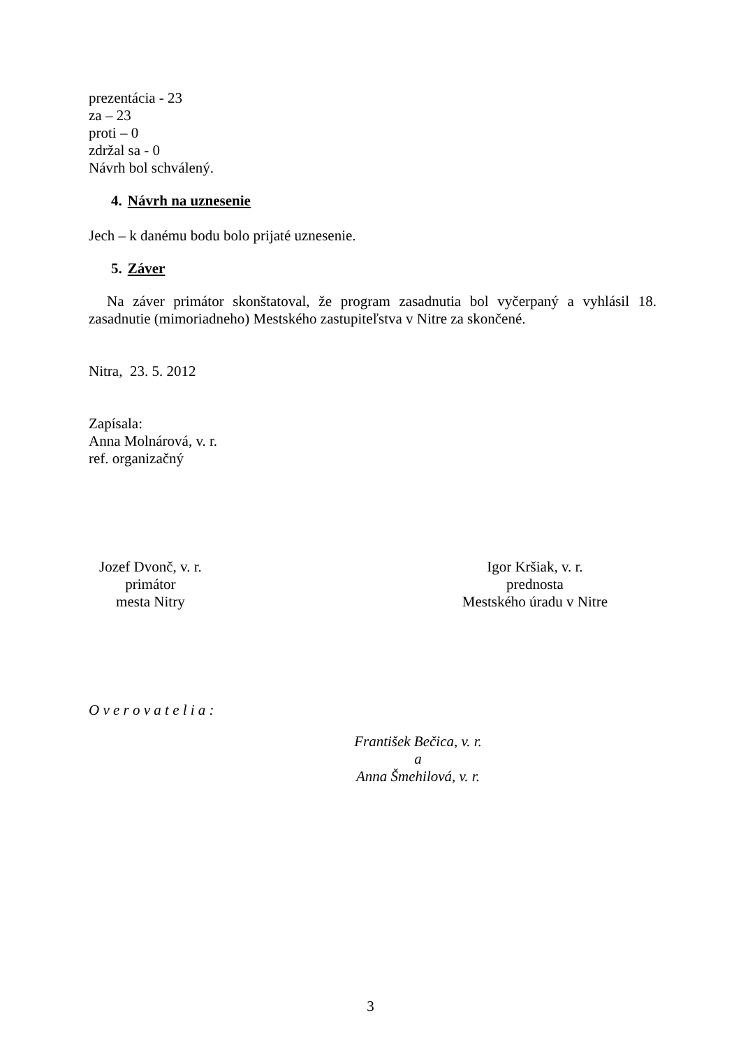prezentácia - 23
za – 23
proti – 0
zdržal sa - 0
Návrh bol schválený.
4. Návrh na uznesenie
Jech – k danému bodu bolo prijaté uznesenie.
5. Záver
Na záver primátor skonštatoval, že program zasadnutia bol vyčerpaný a vyhlásil 18. zasadnutie (mimoriadneho) Mestského zastupiteľstva v Nitre za skončené.
Nitra, 23. 5. 2012
Zapísala:
Anna Molnárová, v. r.
ref. organizačný
Jozef Dvonč, v. r.
primátor
mesta Nitry
Igor Kršiak, v. r.
prednosta
Mestského úradu v Nitre
O v e r o v a t e l i a :
František Bečica, v. r.
a
Anna Šmehilová, v. r.
3